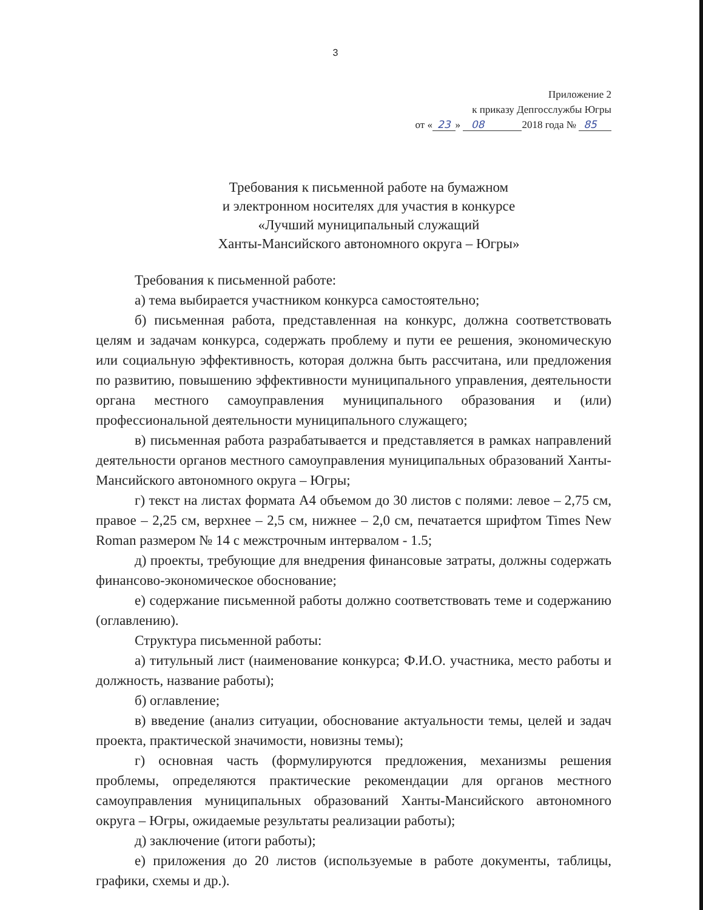3
Приложение 2
к приказу Депгосслужбы Югры
от « 23 » 08 2018 года № 85
Требования к письменной работе на бумажном
и электронном носителях для участия в конкурсе
«Лучший муниципальный служащий
Ханты-Мансийского автономного округа – Югры»
Требования к письменной работе:
а) тема выбирается участником конкурса самостоятельно;
б) письменная работа, представленная на конкурс, должна соответствовать целям и задачам конкурса, содержать проблему и пути ее решения, экономическую или социальную эффективность, которая должна быть рассчитана, или предложения по развитию, повышению эффективности муниципального управления, деятельности органа местного самоуправления муниципального образования и (или) профессиональной деятельности муниципального служащего;
в) письменная работа разрабатывается и представляется в рамках направлений деятельности органов местного самоуправления муниципальных образований Ханты-Мансийского автономного округа – Югры;
г) текст на листах формата А4 объемом до 30 листов с полями: левое – 2,75 см, правое – 2,25 см, верхнее – 2,5 см, нижнее – 2,0 см, печатается шрифтом Times New Roman размером № 14 с межстрочным интервалом - 1.5;
д) проекты, требующие для внедрения финансовые затраты, должны содержать финансово-экономическое обоснование;
е) содержание письменной работы должно соответствовать теме и содержанию (оглавлению).
Структура письменной работы:
а) титульный лист (наименование конкурса; Ф.И.О. участника, место работы и должность, название работы);
б) оглавление;
в) введение (анализ ситуации, обоснование актуальности темы, целей и задач проекта, практической значимости, новизны темы);
г) основная часть (формулируются предложения, механизмы решения проблемы, определяются практические рекомендации для органов местного самоуправления муниципальных образований Ханты-Мансийского автономного округа – Югры, ожидаемые результаты реализации работы);
д) заключение (итоги работы);
е) приложения до 20 листов (используемые в работе документы, таблицы, графики, схемы и др.).